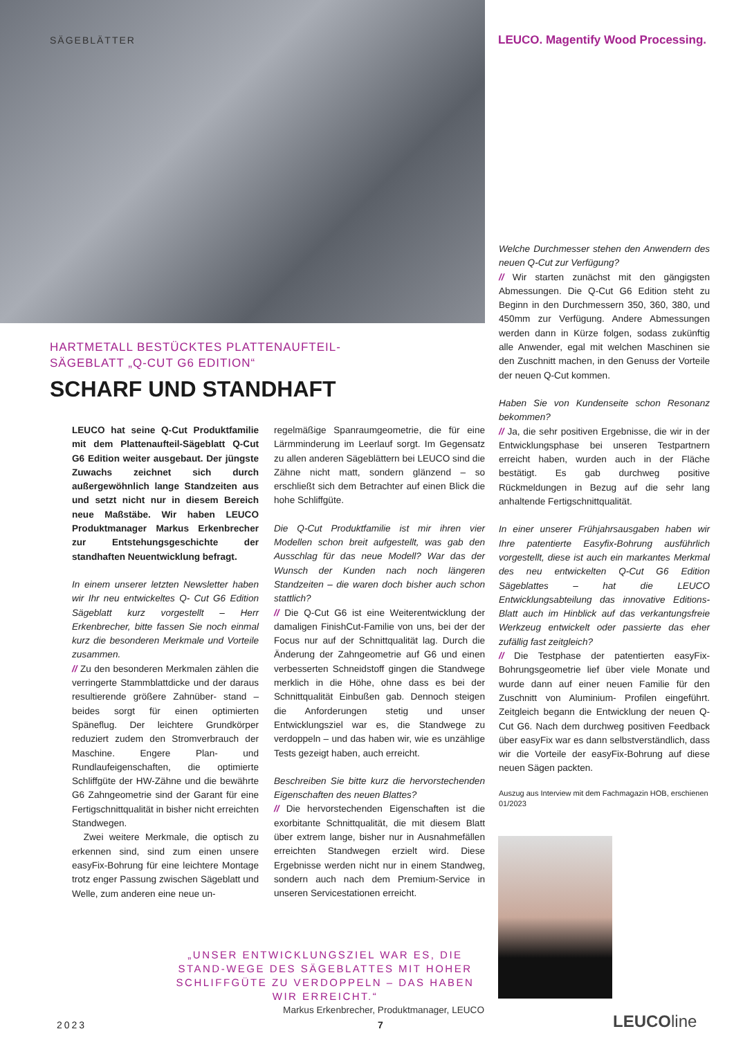SÄGEBLÄTTER
LEUCO. Magentify Wood Processing.
HARTMETALL BESTÜCKTES PLATTENAUFTEIL-
SÄGEBLATT „Q-CUT G6 EDITION“
SCHARF UND STANDHAFT
LEUCO hat seine Q-Cut Produktfamilie mit dem Plattenaufteil-Sägeblatt Q-Cut G6 Edition weiter ausgebaut. Der jüngste Zuwachs zeichnet sich durch außergewöhnlich lange Standzeiten aus und setzt nicht nur in diesem Bereich neue Maßstäbe. Wir haben LEUCO Produktmanager Markus Erkenbrecher zur Entstehungsgeschichte der standhaften Neuentwicklung befragt.
In einem unserer letzten Newsletter haben wir Ihr neu entwickeltes Q- Cut G6 Edition Sägeblatt kurz vorgestellt – Herr Erkenbrecher, bitte fassen Sie noch einmal kurz die besonderen Merkmale und Vorteile zusammen.
// Zu den besonderen Merkmalen zählen die verringerte Stammblattdicke und der daraus resultierende größere Zahnüber- stand – beides sorgt für einen optimierten Späneflug. Der leichtere Grundkörper reduziert zudem den Stromverbrauch der Maschine. Engere Plan- und Rundlaufeigenschaften, die optimierte Schliffgüte der HW-Zähne und die bewährte G6 Zahngeometrie sind der Garant für eine Fertigschnittqualität in bisher nicht erreichten Standwegen.
Zwei weitere Merkmale, die optisch zu erkennen sind, sind zum einen unsere easyFix-Bohrung für eine leichtere Montage trotz enger Passung zwischen Sägeblatt und Welle, zum anderen eine neue un-
regelmäßige Spanraumgeometrie, die für eine Lärmminderung im Leerlauf sorgt. Im Gegensatz zu allen anderen Sägeblättern bei LEUCO sind die Zähne nicht matt, sondern glänzend – so erschließt sich dem Betrachter auf einen Blick die hohe Schliffgüte.
Die Q-Cut Produktfamilie ist mir ihren vier Modellen schon breit aufgestellt, was gab den Ausschlag für das neue Modell? War das der Wunsch der Kunden nach noch längeren Standzeiten – die waren doch bisher auch schon stattlich?
// Die Q-Cut G6 ist eine Weiterentwicklung der damaligen FinishCut-Familie von uns, bei der der Focus nur auf der Schnittqualität lag. Durch die Änderung der Zahngeometrie auf G6 und einen verbesserten Schneidstoff gingen die Standwege merklich in die Höhe, ohne dass es bei der Schnittqualität Einbußen gab. Dennoch steigen die Anforderungen stetig und unser Entwicklungsziel war es, die Standwege zu verdoppeln – und das haben wir, wie es unzählige Tests gezeigt haben, auch erreicht.
Beschreiben Sie bitte kurz die hervorstechenden Eigenschaften des neuen Blattes?
// Die hervorstechenden Eigenschaften ist die exorbitante Schnittqualität, die mit diesem Blatt über extrem lange, bisher nur in Ausnahmefällen erreichten Standwegen erzielt wird. Diese Ergebnisse werden nicht nur in einem Standweg, sondern auch nach dem Premium-Service in unseren Servicestationen erreicht.
Welche Durchmesser stehen den Anwendern des neuen Q-Cut zur Verfügung?
// Wir starten zunächst mit den gängigsten Abmessungen. Die Q-Cut G6 Edition steht zu Beginn in den Durchmessern 350, 360, 380, und 450mm zur Verfügung. Andere Abmessungen werden dann in Kürze folgen, sodass zukünftig alle Anwender, egal mit welchen Maschinen sie den Zuschnitt machen, in den Genuss der Vorteile der neuen Q-Cut kommen.
Haben Sie von Kundenseite schon Resonanz bekommen?
// Ja, die sehr positiven Ergebnisse, die wir in der Entwicklungsphase bei unseren Testpartnern erreicht haben, wurden auch in der Fläche bestätigt. Es gab durchweg positive Rückmeldungen in Bezug auf die sehr lang anhaltende Fertigschnittqualität.
In einer unserer Frühjahrsausgaben haben wir Ihre patentierte Easyfix-Bohrung ausführlich vorgestellt, diese ist auch ein markantes Merkmal des neu entwickelten Q-Cut G6 Edition Sägeblattes – hat die LEUCO Entwicklungsabteilung das innovative Editions-Blatt auch im Hinblick auf das verkantungsfreie Werkzeug entwickelt oder passierte das eher zufällig fast zeitgleich?
// Die Testphase der patentierten easyFix-Bohrungsgeometrie lief über viele Monate und wurde dann auf einer neuen Familie für den Zuschnitt von Aluminium- Profilen eingeführt. Zeitgleich begann die Entwicklung der neuen Q-Cut G6. Nach dem durchweg positiven Feedback über easyFix war es dann selbstverständlich, dass wir die Vorteile der easyFix-Bohrung auf diese neuen Sägen packten.
Auszug aus Interview mit dem Fachmagazin HOB, erschienen 01/2023
„UNSER ENTWICKLUNGSZIEL WAR ES, DIE STAND-WEGE DES SÄGEBLATTES MIT HOHER SCHLIFFGÜTE ZU VERDOPPELN – DAS HABEN WIR ERREICHT.“
Markus Erkenbrecher, Produktmanager, LEUCO
2023 7 LEUCOline